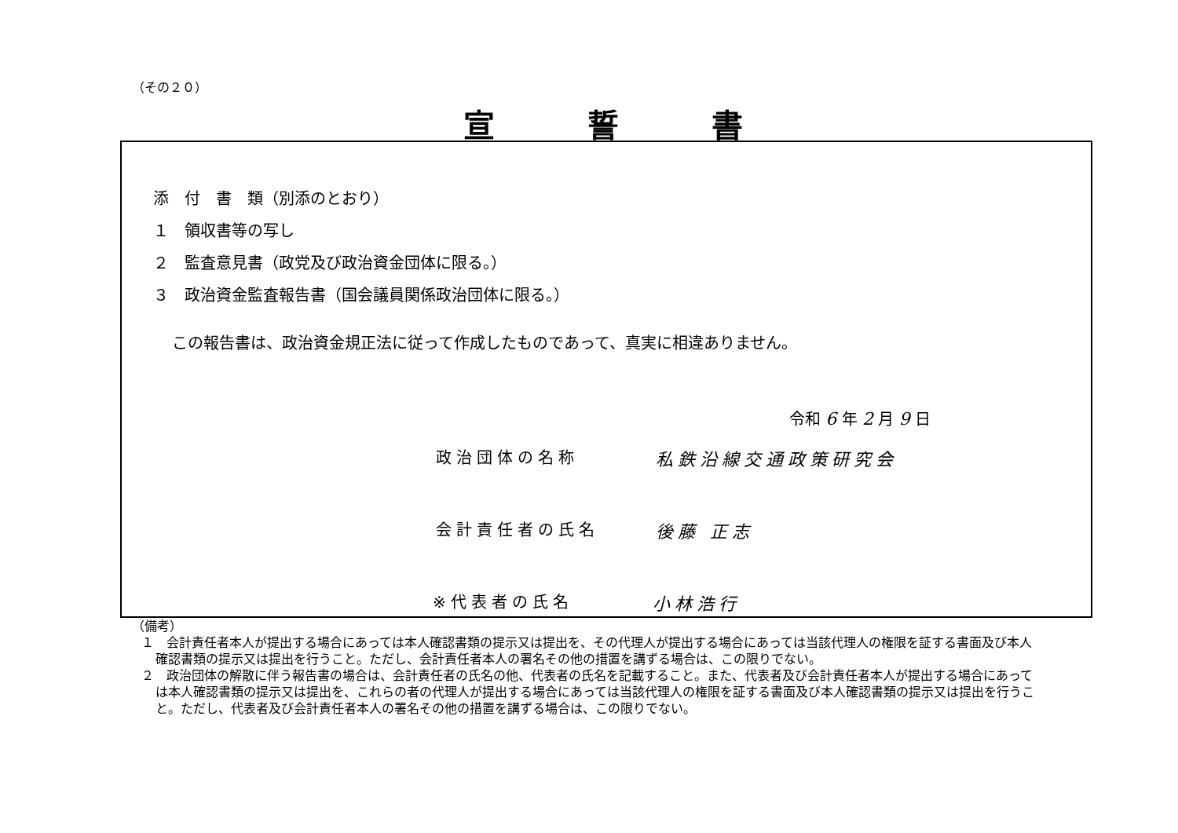（その２０）
宣誓書
添　付　書　類（別添のとおり）
１　領収書等の写し
２　監査意見書（政党及び政治資金団体に限る。）
３　政治資金監査報告書（国会議員関係政治団体に限る。）
この報告書は、政治資金規正法に従って作成したものであって、真実に相違ありません。
令和 6 年 2 月 9 日
政治団体の名称 私鉄沿線交通政策研究会
会計責任者の氏名 後藤 正志
※代表者の氏名 小林浩行
（備考）
１　会計責任者本人が提出する場合にあっては本人確認書類の提示又は提出を、その代理人が提出する場合にあっては当該代理人の権限を証する書面及び本人確認書類の提示又は提出を行うこと。ただし、会計責任者本人の署名その他の措置を講ずる場合は、この限りでない。
２　政治団体の解散に伴う報告書の場合は、会計責任者の氏名の他、代表者の氏名を記載すること。また、代表者及び会計責任者本人が提出する場合にあっては本人確認書類の提示又は提出を、これらの者の代理人が提出する場合にあっては当該代理人の権限を証する書面及び本人確認書類の提示又は提出を行うこと。ただし、代表者及び会計責任者本人の署名その他の措置を講ずる場合は、この限りでない。